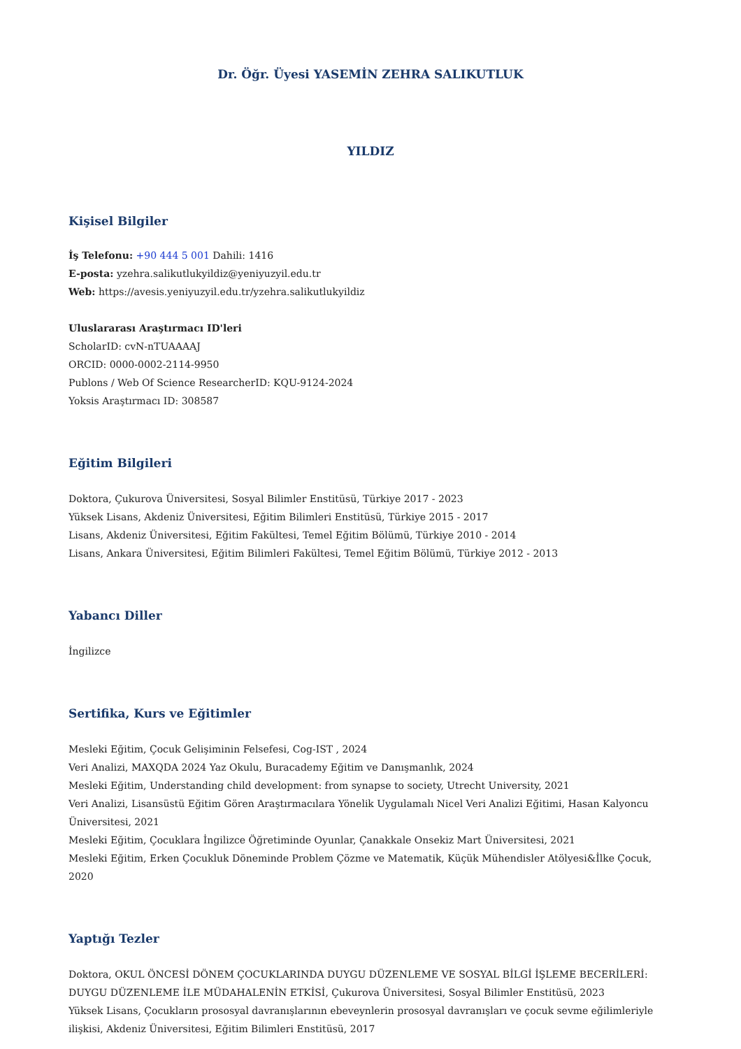Dr. Öğr. Üyesi YASEMİN ZEHRA SALIKUTLUK
YILDIZ
Kişisel Bilgiler
İş Telefonu: +90 444 5 001 Dahili: 1416
E-posta: yzehra.salikutlukyildiz@yeniyuzyil.edu.tr
Web: https://avesis.yeniyuzyil.edu.tr/yzehra.salikutlukyildiz
Uluslararası Araştırmacı ID'leri
ScholarID: cvN-nTUAAAAJ
ORCID: 0000-0002-2114-9950
Publons / Web Of Science ResearcherID: KQU-9124-2024
Yoksis Araştırmacı ID: 308587
Eğitim Bilgileri
Doktora, Çukurova Üniversitesi, Sosyal Bilimler Enstitüsü, Türkiye 2017 - 2023
Yüksek Lisans, Akdeniz Üniversitesi, Eğitim Bilimleri Enstitüsü, Türkiye 2015 - 2017
Lisans, Akdeniz Üniversitesi, Eğitim Fakültesi, Temel Eğitim Bölümü, Türkiye 2010 - 2014
Lisans, Ankara Üniversitesi, Eğitim Bilimleri Fakültesi, Temel Eğitim Bölümü, Türkiye 2012 - 2013
Yabancı Diller
İngilizce
Sertifika, Kurs ve Eğitimler
Mesleki Eğitim, Çocuk Gelişiminin Felsefesi, Cog-IST , 2024
Veri Analizi, MAXQDA 2024 Yaz Okulu, Buracademy Eğitim ve Danışmanlık, 2024
Mesleki Eğitim, Understanding child development: from synapse to society, Utrecht University, 2021
Veri Analizi, Lisansüstü Eğitim Gören Araştırmacılara Yönelik Uygulamalı Nicel Veri Analizi Eğitimi, Hasan Kalyoncu Üniversitesi, 2021
Mesleki Eğitim, Çocuklara İngilizce Öğretiminde Oyunlar, Çanakkale Onsekiz Mart Üniversitesi, 2021
Mesleki Eğitim, Erken Çocukluk Döneminde Problem Çözme ve Matematik, Küçük Mühendisler Atölyesi&İlke Çocuk, 2020
Yaptığı Tezler
Doktora, OKUL ÖNCESİ DÖNEM ÇOCUKLARINDA DUYGU DÜZENLEME VE SOSYAL BİLGİ İŞLEME BECERİLERİ: DUYGU DÜZENLEME İLE MÜDAHALENİN ETKİSİ, Çukurova Üniversitesi, Sosyal Bilimler Enstitüsü, 2023
Yüksek Lisans, Çocukların prososyal davranışlarının ebeveynlerin prososyal davranışları ve çocuk sevme eğilimleriyle ilişkisi, Akdeniz Üniversitesi, Eğitim Bilimleri Enstitüsü, 2017